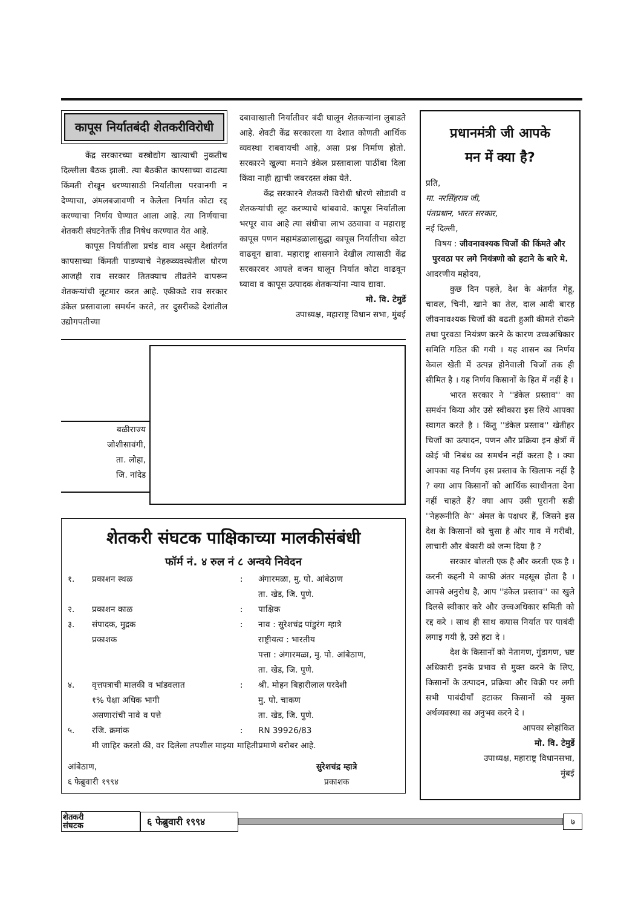कापूस निर्यातबंदी शेतकरीविरोधी
केंद्र सरकारच्या वस्त्रोद्योग खात्याची नुकतीच दिल्लीला बैठक झाली. त्या बैठकीत कापसाच्या वाढत्या किंमती रोखून धरण्यासाठी निर्यातीला परवानगी न देण्याचा, अंमलबजावणी न केलेला निर्यात कोटा रद्द करण्याचा निर्णय घेण्यात आला आहे. त्या निर्णयाचा शेतकरी संघटनेतर्फे तीव्र निषेध करण्यात येत आहे.
कापूस निर्यातीला प्रचंड वाव असून देशांतर्गत कापसाच्या किंमती पाडण्याचे नेहरूव्यवस्थेतील धोरण आजही राव सरकार तितक्याच तीव्रतेने वापरून शेतकऱ्यांची लूटमार करत आहे. एकीकडे राव सरकार डंकेल प्रस्तावाला समर्थन करते, तर दुसरीकडे देशांतील उद्योगपतीच्या
दबावाखाली निर्यातीवर बंदी घालून शेतकऱ्यांना लुबाडते आहे. शेवटी केंद्र सरकारला या देशात कोणती आर्थिक व्यवस्था राबवायची आहे, असा प्रश्न निर्माण होतो. सरकारने खुल्या मनाने डंकेल प्रस्तावाला पाठींबा दिला किंवा नाही ह्याची जबरदस्त शंका येते.
केंद्र सरकारने शेतकरी विरोधी धोरणे सोडावी व शेतकऱ्यांची लूट करण्याचे थांबवावे. कापूस निर्यातीला भरपूर वाव आहे त्या संधीचा लाभ उठवावा व महाराष्ट्र कापूस पणन महामंडळालासुद्धा कापूस निर्यातीचा कोटा वाढवून द्यावा. महाराष्ट्र शासनाने देखील त्यासाठी केंद्र सरकारवर आपले वजन घालून निर्यात कोटा वाढवून घ्यावा व कापूस उत्पादक शेतकऱ्यांना न्याय द्यावा.
मो. वि. टेमुर्डे
उपाध्यक्ष, महाराष्ट्र विधान सभा, मुंबई
बळीराज्य
जोशीसावंगी,
ता. लोहा,
जि. नांदेड
शेतकरी संघटक पाक्षिकाच्या मालकीसंबंधी
फॉर्म नं. ४ रुल नं ८ अन्वये निवेदन
| १. | प्रकाशन स्थळ | : | अंगारमळा, मु. पो. आंबेठाण ता. खेड, जि. पुणे. |
| २. | प्रकाशन काळ | : | पाक्षिक |
| ३. | संपादक, मुद्रक प्रकाशक | : | नाव : सुरेशचंद्र पांडुरंग म्हात्रे राष्ट्रीयत्व : भारतीय पत्ता : अंगारमळा, मु. पो. आंबेठाण, ता. खेड, जि. पुणे. |
| ४. | वृत्तपत्राची मालकी व भांडवलात १% पेक्षा अधिक भागी असणारांची नावे व पत्ते | : | श्री. मोहन बिहारीलाल परदेशी मु. पो. चाकण ता. खेड, जि. पुणे. |
| ५. | रजि. क्रमांक | : | RN 39926/83 |
| | मी जाहिर करतो की, वर दिलेला तपशील माझ्या माहितीप्रमाणे बरोबर आहे. | | |
आंबेठाण,
६ फेब्रुवारी १९९४
सुरेशचंद्र म्हात्रे
प्रकाशक
प्रधानमंत्री जी आपके
मन में क्या है?
प्रति,
मा. नरसिंहराव जी,
पंतप्रधान, भारत सरकार,
नई दिल्ली,
विषय : जीवनावश्यक चिजों की किंमते और पुरवठा पर लगे नियंत्रणो को हटाने के बारे मे.
आदरणीय महोदय,
कुछ दिन पहले, देश के अंतर्गत गेहू, चावल, चिनी, खाने का तेल, दाल आदी बारह जीवनावश्यक चिजों की बढती हुआी कीमते रोकने तथा पुरवठा नियंत्रण करने के कारण उच्चअधिकार समिति गठित की गयी । यह शासन का निर्णय केवल खेती में उत्पन्न होनेवाली चिजों तक ही सीमित है । यह निर्णय किसानों के हित में नहीं है ।
भारत सरकार ने ''डंकेल प्रस्ताव'' का समर्थन किया और उसे स्वीकारा इस लिये आपका स्वागत करते है । किंतु ''डंकेल प्रस्ताव'' खेतीहर चिजों का उत्पादन, पणन और प्रक्रिया इन क्षेत्रों में कोई भी निबंध का समर्थन नहीं करता है । क्या आपका यह निर्णय इस प्रस्ताव के खिलाफ नहीं है ? क्या आप किसानों को आर्थिक स्वाधीनता देना नहीं चाहते हैं? क्या आप उसी पुरानी सडी ''नेहरूनीति के'' अंमल के पक्षधर हैं, जिसने इस देश के किसानों को चुसा है और गाव में गरीबी, लाचारी और बेकारी को जन्म दिया है ?
सरकार बोलती एक है और करती एक है । करनी कहनी मे काफी अंतर महसूस होता है । आपसे अनुरोध है, आप ''डंकेल प्रस्ताव'' का खुले दिलसे स्वीकार करे और उच्चअधिकार समिती को रद्द करे । साथ ही साथ कपास निर्यात पर पाबंदी लगाइ गयी है, उसे हटा दे ।
देश के किसानों को नेतागण, गुंडागण, भ्रष्ट अधिकारी इनके प्रभाव से मुक्त करने के लिए, किसानों के उत्पादन, प्रक्रिया और विक्री पर लगी सभी पाबंदीयाँ हटाकर किसानों को मुक्त अर्थव्यवस्था का अनुभव करने दे ।
आपका स्नेहांकित
मो. वि. टेमुर्डे
उपाध्यक्ष, महाराष्ट्र विधानसभा,
मुंबई
शेतकरी
संघटक
६ फेब्रुवारी १९९४
७